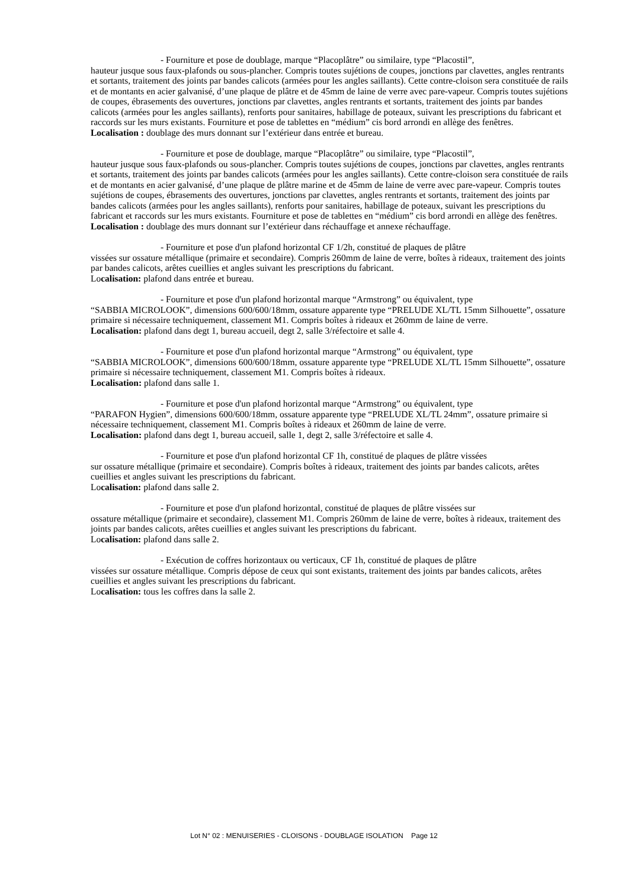- Fourniture et pose de doublage, marque “Placoplâtre” ou similaire, type “Placostil”,
hauteur jusque sous faux-plafonds ou sous-plancher. Compris toutes sujétions de coupes, jonctions par clavettes, angles rentrants et sortants, traitement des joints par bandes calicots (armées pour les angles saillants). Cette contre-cloison sera constituée de rails et de montants en acier galvanisé, d’une plaque de plâtre et de 45mm de laine de verre avec pare-vapeur. Compris toutes sujétions de coupes, ébrasements des ouvertures, jonctions par clavettes, angles rentrants et sortants, traitement des joints par bandes calicots (armées pour les angles saillants), renforts pour sanitaires, habillage de poteaux, suivant les prescriptions du fabricant et raccords sur les murs existants. Fourniture et pose de tablettes en “médium” cis bord arrondi en allège des fenêtres.
Localisation : doublage des murs donnant sur l’extérieur dans entrée et bureau.
- Fourniture et pose de doublage, marque “Placoplâtre” ou similaire, type “Placostil”,
hauteur jusque sous faux-plafonds ou sous-plancher. Compris toutes sujétions de coupes, jonctions par clavettes, angles rentrants et sortants, traitement des joints par bandes calicots (armées pour les angles saillants). Cette contre-cloison sera constituée de rails et de montants en acier galvanisé, d’une plaque de plâtre marine et de 45mm de laine de verre avec pare-vapeur. Compris toutes sujétions de coupes, ébrasements des ouvertures, jonctions par clavettes, angles rentrants et sortants, traitement des joints par bandes calicots (armées pour les angles saillants), renforts pour sanitaires, habillage de poteaux, suivant les prescriptions du fabricant et raccords sur les murs existants. Fourniture et pose de tablettes en “médium” cis bord arrondi en allège des fenêtres.
Localisation : doublage des murs donnant sur l’extérieur dans réchauffage et annexe réchauffage.
- Fourniture et pose d'un plafond horizontal CF 1/2h, constitué de plaques de plâtre
vissées sur ossature métallique (primaire et secondaire). Compris 260mm de laine de verre, boîtes à rideaux, traitement des joints par bandes calicots, arêtes cueillies et angles suivant les prescriptions du fabricant.
Localisation: plafond dans entrée et bureau.
- Fourniture et pose d'un plafond horizontal marque “Armstrong” ou équivalent, type
“SABBIA MICROLOOK”, dimensions 600/600/18mm, ossature apparente type “PRELUDE XL/TL 15mm Silhouette”, ossature primaire si nécessaire techniquement, classement M1. Compris boîtes à rideaux et 260mm de laine de verre.
Localisation: plafond dans degt 1, bureau accueil, degt 2, salle 3/réfectoire et salle 4.
- Fourniture et pose d'un plafond horizontal marque “Armstrong” ou équivalent, type
“SABBIA MICROLOOK”, dimensions 600/600/18mm, ossature apparente type “PRELUDE XL/TL 15mm Silhouette”, ossature primaire si nécessaire techniquement, classement M1. Compris boîtes à rideaux.
Localisation: plafond dans salle 1.
- Fourniture et pose d'un plafond horizontal marque “Armstrong” ou équivalent, type
“PARAFON Hygien”, dimensions 600/600/18mm, ossature apparente type “PRELUDE XL/TL 24mm”, ossature primaire si nécessaire techniquement, classement M1. Compris boîtes à rideaux et 260mm de laine de verre.
Localisation: plafond dans degt 1, bureau accueil, salle 1, degt 2, salle 3/réfectoire et salle 4.
- Fourniture et pose d'un plafond horizontal CF 1h, constitué de plaques de plâtre vissées
sur ossature métallique (primaire et secondaire). Compris boîtes à rideaux, traitement des joints par bandes calicots, arêtes cueillies et angles suivant les prescriptions du fabricant.
Localisation: plafond dans salle 2.
- Fourniture et pose d'un plafond horizontal, constitué de plaques de plâtre vissées sur
ossature métallique (primaire et secondaire), classement M1. Compris 260mm de laine de verre, boîtes à rideaux, traitement des joints par bandes calicots, arêtes cueillies et angles suivant les prescriptions du fabricant.
Localisation: plafond dans salle 2.
- Exécution de coffres horizontaux ou verticaux, CF 1h, constitué de plaques de plâtre
vissées sur ossature métallique. Compris dépose de ceux qui sont existants, traitement des joints par bandes calicots, arêtes cueillies et angles suivant les prescriptions du fabricant.
Localisation: tous les coffres dans la salle 2.
Lot N° 02 : MENUISERIES - CLOISONS - DOUBLAGE ISOLATION Page 12